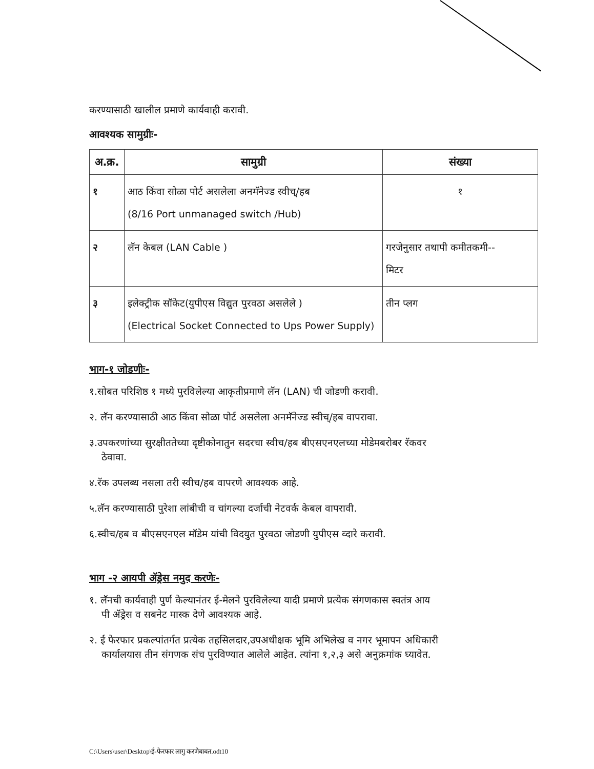करण्यासाठी खालील प्रमाणे कार्यवाही करावी.
आवश्यक सामुग्रीः-
| अ.क्र. | सामुग्री | संख्या |
| --- | --- | --- |
| १ | आठ किंवा सोळा पोर्ट असलेला अनमॅनेज्ड स्वीच्/हब (8/16 Port unmanaged switch /Hub) | १ |
| २ | लॅन केबल (LAN Cable ) | गरजेनुसार तथापी कमीतकमी-- मिटर |
| ३ | इलेक्ट्रीक सॉकेट(युपीएस विद्युत पुरवठा असलेले ) (Electrical Socket Connected to Ups Power Supply) | तीन प्लग |
भाग-१ जोडणीः-
१.सोबत परिशिष्ठ १ मध्ये पुरविलेल्या आकृतीप्रमाणे लॅन (LAN) ची जोडणी करावी.
२. लॅन करण्यासाठी आठ किंवा सोळा पोर्ट असलेला अनमॅनेज्ड स्वीच्/हब वापरावा.
३.उपकरणांच्या सुरक्षीततेच्या दृष्टीकोनातुन सदरचा स्वीच/हब बीएसएनएलच्या मोडेमबरोबर रॅकवर
ठेवावा.
४.रॅक उपलब्ध नसला तरी स्वीच/हब वापरणे आवश्यक आहे.
५.लॅन करण्यासाठी पुरेशा लांबीची व चांगल्या दर्जाची नेटवर्क केबल वापरावी.
६.स्वीच/हब व बीएसएनएल मॉडेम यांची विदयुत पुरवठा जोडणी युपीएस व्दारे करावी.
भाग -२ आयपी ॲड्रेस नमुद करणेः-
१. लॅनची कार्यवाही पुर्ण केल्यानंतर ई-मेलने पुरविलेल्या यादी प्रमाणे प्रत्येक संगणकास स्वतंत्र आय
पी ॲड्रेस व सबनेट मास्क देणे आवश्यक आहे.
२. ई फेरफार प्रकल्पांतर्गत प्रत्येक तहसिलदार,उपअधीक्षक भूमि अभिलेख व नगर भूमापन अधिकारी
कार्यालयास तीन संगणक संच पुरविण्यात आलेले आहेत. त्यांना १,२,३ असे अनुक्रमांक घ्यावेत.
C:\Users\user\Desktop\ई-फेरफार लागु करणेबाबत.odt10